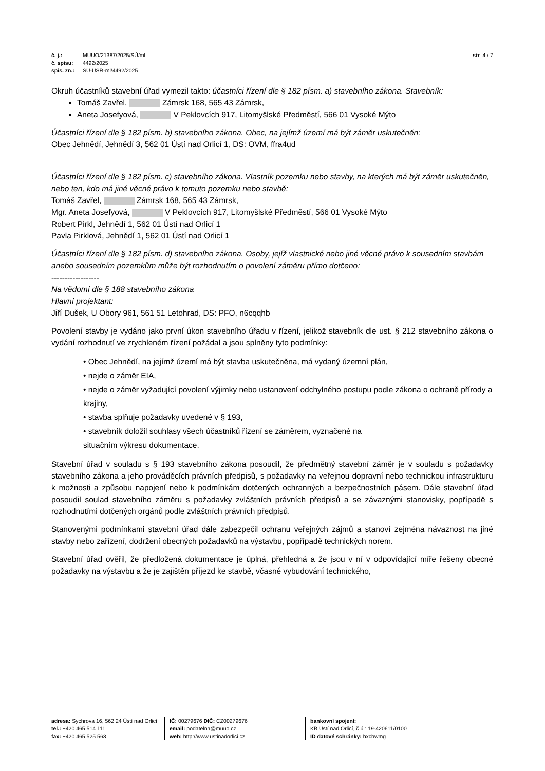č. j.: MUUO/21387/2025/SÚ/ml
č. spisu: 4492/2025
spis. zn.: SÚ-USR-ml/4492/2025
str. 4 / 7
Okruh účastníků stavební úřad vymezil takto: účastníci řízení dle § 182 písm. a) stavebního zákona. Stavebník:
Tomáš Zavřel, Zámrsk 168, 565 43 Zámrsk,
Aneta Josefyová, V Peklovcích 917, Litomyšlské Předměstí, 566 01 Vysoké Mýto
Účastníci řízení dle § 182 písm. b) stavebního zákona. Obec, na jejímž území má být záměr uskutečněn:
Obec Jehnědí, Jehnědí 3, 562 01 Ústí nad Orlicí 1, DS: OVM, ffra4ud
Účastníci řízení dle § 182 písm. c) stavebního zákona. Vlastník pozemku nebo stavby, na kterých má být záměr uskutečněn, nebo ten, kdo má jiné věcné právo k tomuto pozemku nebo stavbě:
Tomáš Zavřel, Zámrsk 168, 565 43 Zámrsk,
Mgr. Aneta Josefyová, V Peklovcích 917, Litomyšlské Předměstí, 566 01 Vysoké Mýto
Robert Pirkl, Jehnědí 1, 562 01 Ústí nad Orlicí 1
Pavla Pirklová, Jehnědí 1, 562 01 Ústí nad Orlicí 1
Účastníci řízení dle § 182 písm. d) stavebního zákona. Osoby, jejíž vlastnické nebo jiné věcné právo k sousedním stavbám anebo sousedním pozemkům může být rozhodnutím o povolení záměru přímo dotčeno:
------------------
Na vědomí dle § 188 stavebního zákona
Hlavní projektant:
Jiří Dušek, U Obory 961, 561 51 Letohrad, DS: PFO, n6cqqhb
Povolení stavby je vydáno jako první úkon stavebního úřadu v řízení, jelikož stavebník dle ust. § 212 stavebního zákona o vydání rozhodnutí ve zrychleném řízení požádal a jsou splněny tyto podmínky:
• Obec Jehnědí, na jejímž území má být stavba uskutečněna, má vydaný územní plán,
• nejde o záměr EIA,
• nejde o záměr vyžadující povolení výjimky nebo ustanovení odchylného postupu podle zákona o ochraně přírody a krajiny,
• stavba splňuje požadavky uvedené v § 193,
• stavebník doložil souhlasy všech účastníků řízení se záměrem, vyznačené na
situačním výkresu dokumentace.
Stavební úřad v souladu s § 193 stavebního zákona posoudil, že předmětný stavební záměr je v souladu s požadavky stavebního zákona a jeho prováděcích právních předpisů, s požadavky na veřejnou dopravní nebo technickou infrastrukturu k možnosti a způsobu napojení nebo k podmínkám dotčených ochranných a bezpečnostních pásem. Dále stavební úřad posoudil soulad stavebního záměru s požadavky zvláštních právních předpisů a se závaznými stanovisky, popřípadě s rozhodnutími dotčených orgánů podle zvláštních právních předpisů.
Stanovenými podmínkami stavební úřad dále zabezpečil ochranu veřejných zájmů a stanoví zejména návaznost na jiné stavby nebo zařízení, dodržení obecných požadavků na výstavbu, popřípadě technických norem.
Stavební úřad ověřil, že předložená dokumentace je úplná, přehledná a že jsou v ní v odpovídající míře řešeny obecné požadavky na výstavbu a že je zajištěn příjezd ke stavbě, včasné vybudování technického,
adresa: Sychrova 16, 562 24 Ústí nad Orlicí
tel.: +420 465 514 111
fax: +420 465 525 563
IČ: 00279676 DIČ: CZ00279676
email: podatelna@muuo.cz
web: http://www.ustinadorlici.cz
bankovní spojení:
KB Ústí nad Orlicí, č.ú.: 19-420611/0100
ID datové schránky: bxcbwmg